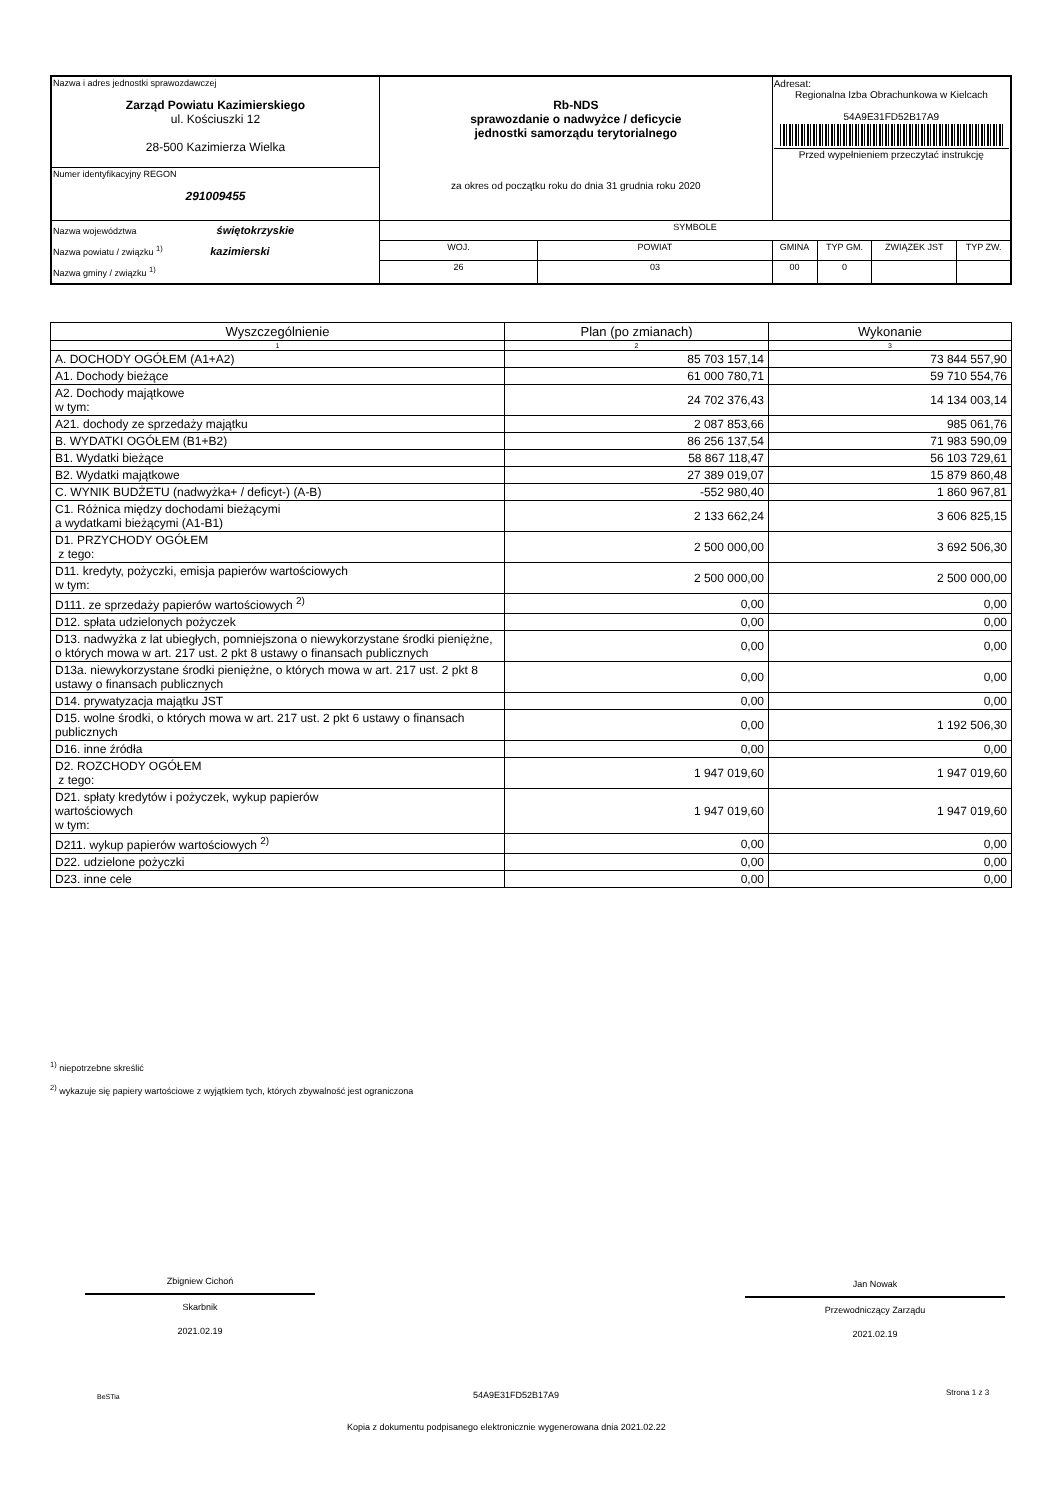| Nazwa i adres jednostki sprawozdawczej Zarząd Powiatu Kazimierskiego ul. Kościuszki 12 28-500 Kazimierza Wielka | Rb-NDS sprawozdanie o nadwyżce / deficycie jednostki samorządu terytorialnego za okres od początku roku do dnia 31 grudnia roku 2020 | | | Adresat: Regionalna Izba Obrachunkowa w Kielcach 54A9E31FD52B17A9 Przed wypełnieniem przeczytać instrukcję | | | |
| Numer identyfikacyjny REGON 291009455 | | | | | | | |
| Nazwa województwa świętokrzyskie Nazwa powiatu / związku <sup>1)</sup> kazimierski Nazwa gminy / związku <sup>1)</sup> | | SYMBOLE | | | | | |
| | | WOJ. | POWIAT | GMINA | TYP GM. | ZWIĄZEK JST | TYP ZW. |
| | | 26 | 03 | 00 | 0 | | |
| Wyszczególnienie | Plan (po zmianach) | Wykonanie |
| --- | --- | --- |
| 1 | 2 | 3 |
| A. DOCHODY OGÓŁEM (A1+A2) | 85 703 157,14 | 73 844 557,90 |
| A1. Dochody bieżące | 61 000 780,71 | 59 710 554,76 |
| A2. Dochody majątkowe w tym: | 24 702 376,43 | 14 134 003,14 |
| A21. dochody ze sprzedaży majątku | 2 087 853,66 | 985 061,76 |
| B. WYDATKI OGÓŁEM (B1+B2) | 86 256 137,54 | 71 983 590,09 |
| B1. Wydatki bieżące | 58 867 118,47 | 56 103 729,61 |
| B2. Wydatki majątkowe | 27 389 019,07 | 15 879 860,48 |
| C. WYNIK BUDŻETU (nadwyżka+ / deficyt-) (A-B) | -552 980,40 | 1 860 967,81 |
| C1. Różnica między dochodami bieżącymi a wydatkami bieżącymi (A1-B1) | 2 133 662,24 | 3 606 825,15 |
| D1. PRZYCHODY OGÓŁEM z tego: | 2 500 000,00 | 3 692 506,30 |
| D11. kredyty, pożyczki, emisja papierów wartościowych w tym: | 2 500 000,00 | 2 500 000,00 |
| D111. ze sprzedaży papierów wartościowych <sup>2)</sup> | 0,00 | 0,00 |
| D12. spłata udzielonych pożyczek | 0,00 | 0,00 |
| D13. nadwyżka z lat ubiegłych, pomniejszona o niewykorzystane środki pieniężne, o których mowa w art. 217 ust. 2 pkt 8 ustawy o finansach publicznych | 0,00 | 0,00 |
| D13a. niewykorzystane środki pieniężne, o których mowa w art. 217 ust. 2 pkt 8 ustawy o finansach publicznych | 0,00 | 0,00 |
| D14. prywatyzacja majątku JST | 0,00 | 0,00 |
| D15. wolne środki, o których mowa w art. 217 ust. 2 pkt 6 ustawy o finansach publicznych | 0,00 | 1 192 506,30 |
| D16. inne źródła | 0,00 | 0,00 |
| D2. ROZCHODY OGÓŁEM z tego: | 1 947 019,60 | 1 947 019,60 |
| D21. spłaty kredytów i pożyczek, wykup papierów wartościowych w tym: | 1 947 019,60 | 1 947 019,60 |
| D211. wykup papierów wartościowych <sup>2)</sup> | 0,00 | 0,00 |
| D22. udzielone pożyczki | 0,00 | 0,00 |
| D23. inne cele | 0,00 | 0,00 |
<sup>1)</sup> niepotrzebne skreślić
<sup>2)</sup> wykazuje się papiery wartościowe z wyjątkiem tych, których zbywalność jest ograniczona
Zbigniew Cichoń
Skarbnik
2021.02.19
Jan Nowak
Przewodniczący Zarządu
2021.02.19
BeSTia 54A9E31FD52B17A9 Strona 1 z 3
Kopia z dokumentu podpisanego elektronicznie wygenerowana dnia 2021.02.22